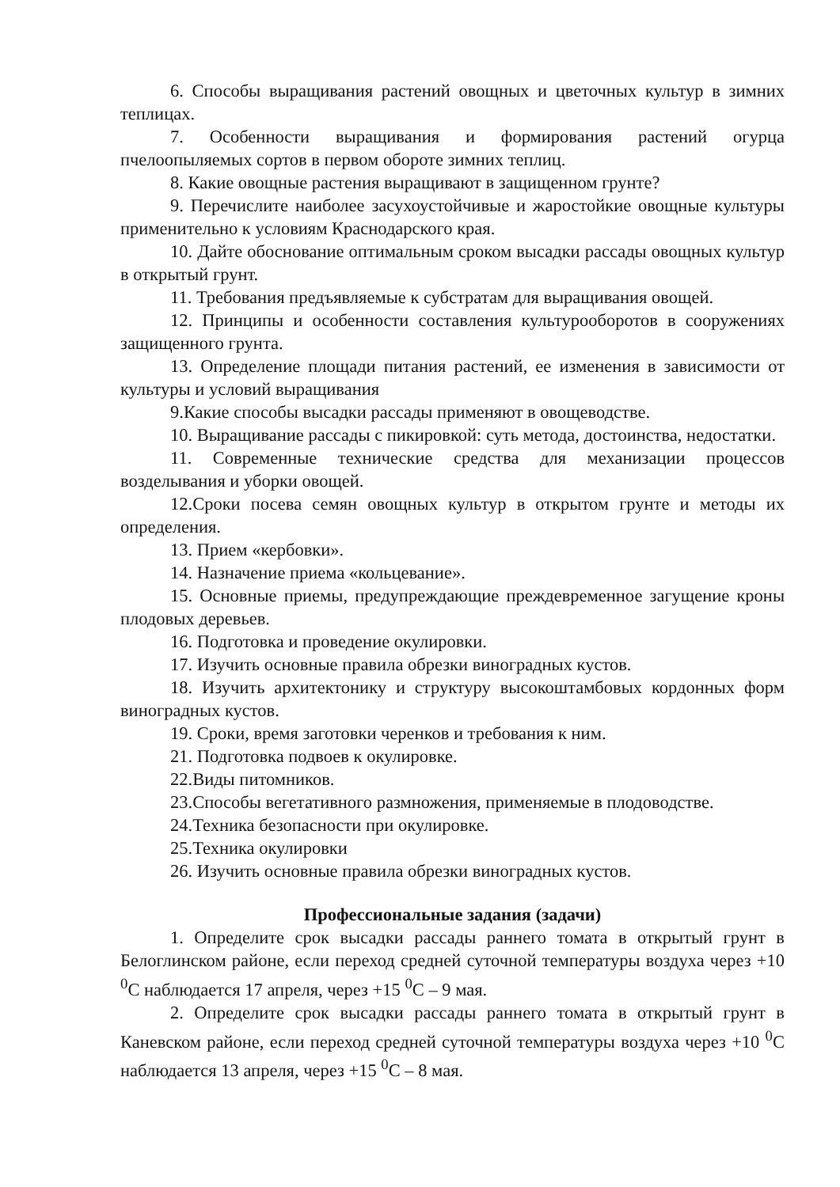6. Способы выращивания растений овощных и цветочных культур в зимних теплицах.
7. Особенности выращивания и формирования растений огурца пчелоопыляемых сортов в первом обороте зимних теплиц.
8. Какие овощные растения выращивают в защищенном грунте?
9. Перечислите наиболее засухоустойчивые и жаростойкие овощные культуры применительно к условиям Краснодарского края.
10. Дайте обоснование оптимальным сроком высадки рассады овощных культур в открытый грунт.
11. Требования предъявляемые к субстратам для выращивания овощей.
12. Принципы и особенности составления культурооборотов в сооружениях защищенного грунта.
13. Определение площади питания растений, ее изменения в зависимости от культуры и условий выращивания
9.Какие способы высадки рассады применяют в овощеводстве.
10. Выращивание рассады с пикировкой: суть метода, достоинства, недостатки.
11. Современные технические средства для механизации процессов возделывания и уборки овощей.
12.Сроки посева семян овощных культур в открытом грунте и методы их определения.
13. Прием «кербовки».
14. Назначение приема «кольцевание».
15. Основные приемы, предупреждающие преждевременное загущение кроны плодовых деревьев.
16. Подготовка и проведение окулировки.
17. Изучить основные правила обрезки виноградных кустов.
18. Изучить архитектонику и структуру высокоштамбовых кордонных форм виноградных кустов.
19. Сроки, время заготовки черенков и требования к ним.
21. Подготовка подвоев к окулировке.
22.Виды питомников.
23.Способы вегетативного размножения, применяемые в плодоводстве.
24.Техника безопасности при окулировке.
25.Техника окулировки
26. Изучить основные правила обрезки виноградных кустов.
Профессиональные задания (задачи)
1. Определите срок высадки рассады раннего томата в открытый грунт в Белоглинском районе, если переход средней суточной температуры воздуха через +10 <sup>0</sup>С наблюдается 17 апреля, через +15 <sup>0</sup>С – 9 мая.
2. Определите срок высадки рассады раннего томата в открытый грунт в Каневском районе, если переход средней суточной температуры воздуха через +10 <sup>0</sup>С наблюдается 13 апреля, через +15 <sup>0</sup>С – 8 мая.